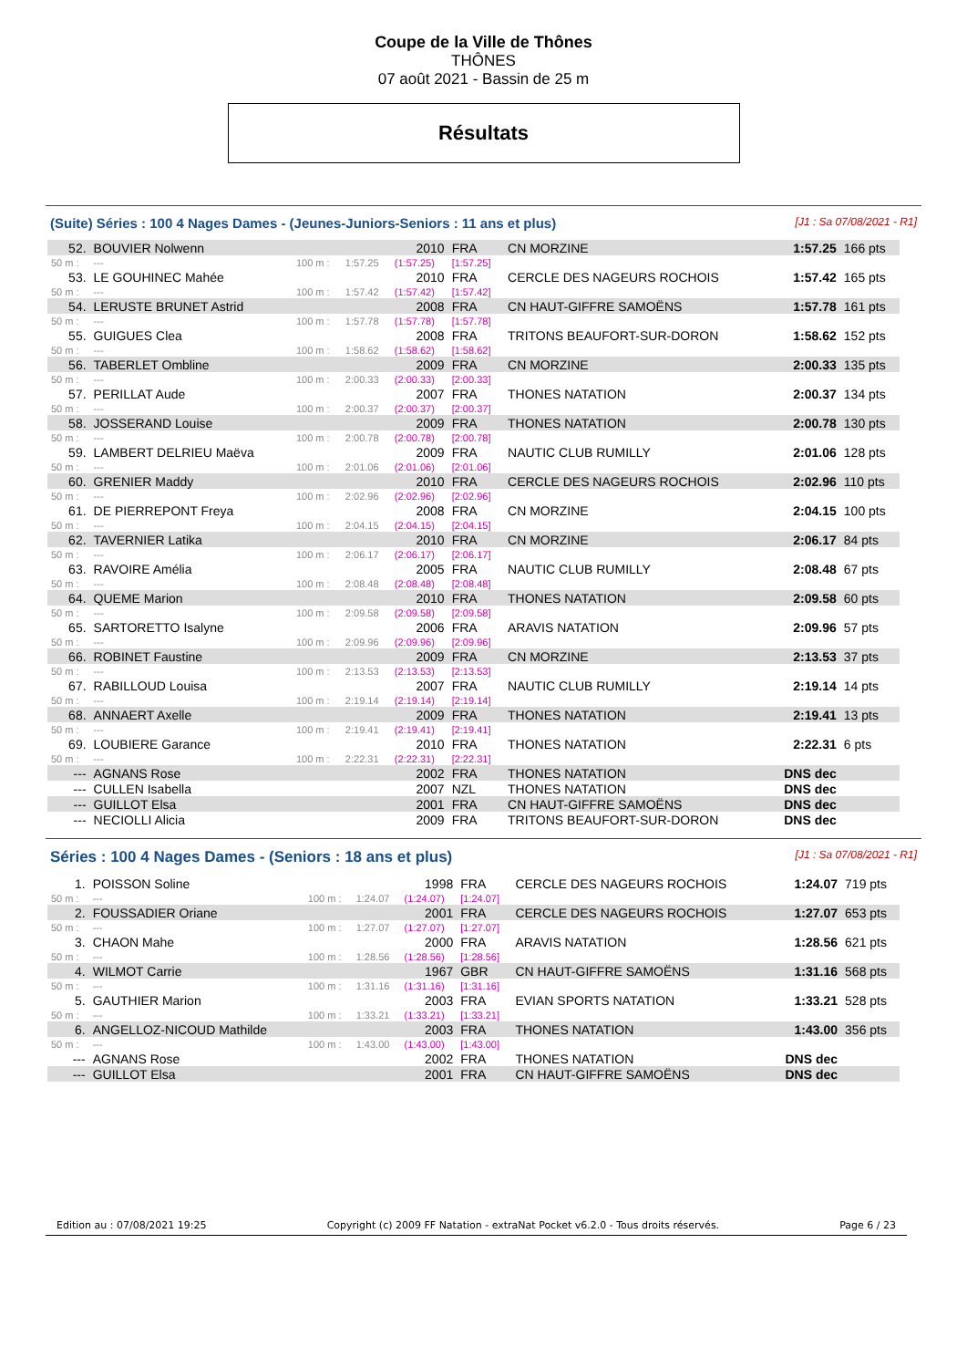Coupe de la Ville de Thônes
THÔNES
07 août 2021 - Bassin de 25 m
Résultats
(Suite) Séries : 100 4 Nages Dames - (Jeunes-Juniors-Seniors : 11 ans et plus) [J1 : Sa 07/08/2021 - R1]
| 52. | BOUVIER Nolwenn | | | 2010 | FRA | CN MORZINE | 1:57.25 | 166 pts |
| 50 m : | --- | 100 m : | 1:57.25 | (1:57.25) | [1:57.25] | | | |
| 53. | LE GOUHINEC Mahée | | | 2010 | FRA | CERCLE DES NAGEURS ROCHOIS | 1:57.42 | 165 pts |
| 50 m : | --- | 100 m : | 1:57.42 | (1:57.42) | [1:57.42] | | | |
| 54. | LERUSTE BRUNET Astrid | | | 2008 | FRA | CN HAUT-GIFFRE SAMOËNS | 1:57.78 | 161 pts |
| 50 m : | --- | 100 m : | 1:57.78 | (1:57.78) | [1:57.78] | | | |
| 55. | GUIGUES Clea | | | 2008 | FRA | TRITONS BEAUFORT-SUR-DORON | 1:58.62 | 152 pts |
| 50 m : | --- | 100 m : | 1:58.62 | (1:58.62) | [1:58.62] | | | |
| 56. | TABERLET Ombline | | | 2009 | FRA | CN MORZINE | 2:00.33 | 135 pts |
| 50 m : | --- | 100 m : | 2:00.33 | (2:00.33) | [2:00.33] | | | |
| 57. | PERILLAT Aude | | | 2007 | FRA | THONES NATATION | 2:00.37 | 134 pts |
| 50 m : | --- | 100 m : | 2:00.37 | (2:00.37) | [2:00.37] | | | |
| 58. | JOSSERAND Louise | | | 2009 | FRA | THONES NATATION | 2:00.78 | 130 pts |
| 50 m : | --- | 100 m : | 2:00.78 | (2:00.78) | [2:00.78] | | | |
| 59. | LAMBERT DELRIEU Maëva | | | 2009 | FRA | NAUTIC CLUB RUMILLY | 2:01.06 | 128 pts |
| 50 m : | --- | 100 m : | 2:01.06 | (2:01.06) | [2:01.06] | | | |
| 60. | GRENIER Maddy | | | 2010 | FRA | CERCLE DES NAGEURS ROCHOIS | 2:02.96 | 110 pts |
| 50 m : | --- | 100 m : | 2:02.96 | (2:02.96) | [2:02.96] | | | |
| 61. | DE PIERREPONT Freya | | | 2008 | FRA | CN MORZINE | 2:04.15 | 100 pts |
| 50 m : | --- | 100 m : | 2:04.15 | (2:04.15) | [2:04.15] | | | |
| 62. | TAVERNIER Latika | | | 2010 | FRA | CN MORZINE | 2:06.17 | 84 pts |
| 50 m : | --- | 100 m : | 2:06.17 | (2:06.17) | [2:06.17] | | | |
| 63. | RAVOIRE Amélia | | | 2005 | FRA | NAUTIC CLUB RUMILLY | 2:08.48 | 67 pts |
| 50 m : | --- | 100 m : | 2:08.48 | (2:08.48) | [2:08.48] | | | |
| 64. | QUEME Marion | | | 2010 | FRA | THONES NATATION | 2:09.58 | 60 pts |
| 50 m : | --- | 100 m : | 2:09.58 | (2:09.58) | [2:09.58] | | | |
| 65. | SARTORETTO Isalyne | | | 2006 | FRA | ARAVIS NATATION | 2:09.96 | 57 pts |
| 50 m : | --- | 100 m : | 2:09.96 | (2:09.96) | [2:09.96] | | | |
| 66. | ROBINET Faustine | | | 2009 | FRA | CN MORZINE | 2:13.53 | 37 pts |
| 50 m : | --- | 100 m : | 2:13.53 | (2:13.53) | [2:13.53] | | | |
| 67. | RABILLOUD Louisa | | | 2007 | FRA | NAUTIC CLUB RUMILLY | 2:19.14 | 14 pts |
| 50 m : | --- | 100 m : | 2:19.14 | (2:19.14) | [2:19.14] | | | |
| 68. | ANNAERT Axelle | | | 2009 | FRA | THONES NATATION | 2:19.41 | 13 pts |
| 50 m : | --- | 100 m : | 2:19.41 | (2:19.41) | [2:19.41] | | | |
| 69. | LOUBIERE Garance | | | 2010 | FRA | THONES NATATION | 2:22.31 | 6 pts |
| 50 m : | --- | 100 m : | 2:22.31 | (2:22.31) | [2:22.31] | | | |
| --- | AGNANS Rose | | | 2002 | FRA | THONES NATATION | DNS dec | |
| --- | CULLEN Isabella | | | 2007 | NZL | THONES NATATION | DNS dec | |
| --- | GUILLOT Elsa | | | 2001 | FRA | CN HAUT-GIFFRE SAMOËNS | DNS dec | |
| --- | NECIOLLI Alicia | | | 2009 | FRA | TRITONS BEAUFORT-SUR-DORON | DNS dec | |
Séries : 100 4 Nages Dames - (Seniors : 18 ans et plus) [J1 : Sa 07/08/2021 - R1]
| 1. | POISSON Soline | | | 1998 | FRA | CERCLE DES NAGEURS ROCHOIS | 1:24.07 | 719 pts |
| 50 m : | --- | 100 m : | 1:24.07 | (1:24.07) | [1:24.07] | | | |
| 2. | FOUSSADIER Oriane | | | 2001 | FRA | CERCLE DES NAGEURS ROCHOIS | 1:27.07 | 653 pts |
| 50 m : | --- | 100 m : | 1:27.07 | (1:27.07) | [1:27.07] | | | |
| 3. | CHAON Mahe | | | 2000 | FRA | ARAVIS NATATION | 1:28.56 | 621 pts |
| 50 m : | --- | 100 m : | 1:28.56 | (1:28.56) | [1:28.56] | | | |
| 4. | WILMOT Carrie | | | 1967 | GBR | CN HAUT-GIFFRE SAMOËNS | 1:31.16 | 568 pts |
| 50 m : | --- | 100 m : | 1:31.16 | (1:31.16) | [1:31.16] | | | |
| 5. | GAUTHIER Marion | | | 2003 | FRA | EVIAN SPORTS NATATION | 1:33.21 | 528 pts |
| 50 m : | --- | 100 m : | 1:33.21 | (1:33.21) | [1:33.21] | | | |
| 6. | ANGELLOZ-NICOUD Mathilde | | | 2003 | FRA | THONES NATATION | 1:43.00 | 356 pts |
| 50 m : | --- | 100 m : | 1:43.00 | (1:43.00) | [1:43.00] | | | |
| --- | AGNANS Rose | | | 2002 | FRA | THONES NATATION | DNS dec | |
| --- | GUILLOT Elsa | | | 2001 | FRA | CN HAUT-GIFFRE SAMOËNS | DNS dec | |
Edition au : 07/08/2021 19:25 Copyright (c) 2009 FF Natation - extraNat Pocket v6.2.0 - Tous droits réservés. Page 6 / 23